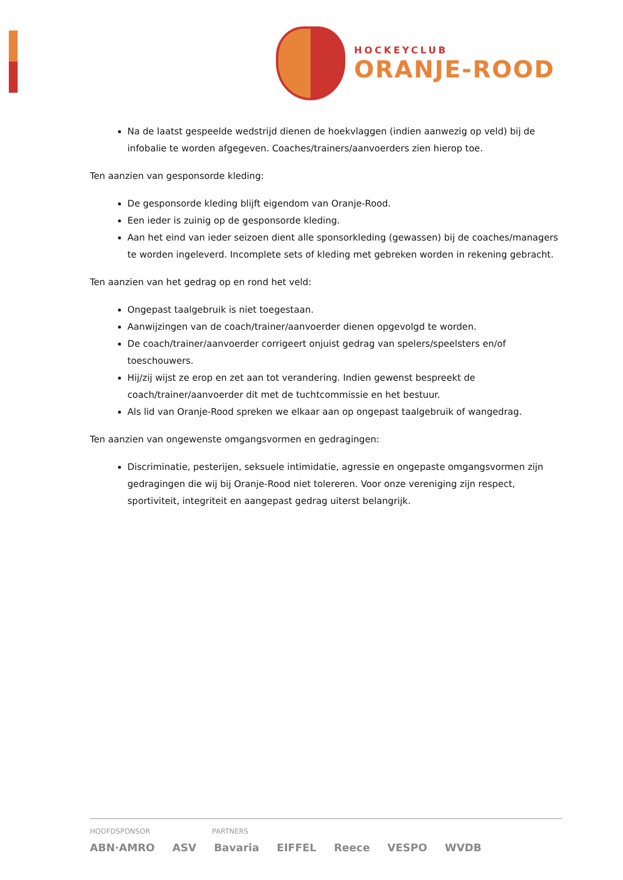HOCKEYCLUB
ORANJE-ROOD
Na de laatst gespeelde wedstrijd dienen de hoekvlaggen (indien aanwezig op veld) bij de infobalie te worden afgegeven. Coaches/trainers/aanvoerders zien hierop toe.
Ten aanzien van gesponsorde kleding:
De gesponsorde kleding blijft eigendom van Oranje-Rood.
Een ieder is zuinig op de gesponsorde kleding.
Aan het eind van ieder seizoen dient alle sponsorkleding (gewassen) bij de coaches/managers te worden ingeleverd. Incomplete sets of kleding met gebreken worden in rekening gebracht.
Ten aanzien van het gedrag op en rond het veld:
Ongepast taalgebruik is niet toegestaan.
Aanwijzingen van de coach/trainer/aanvoerder dienen opgevolgd te worden.
De coach/trainer/aanvoerder corrigeert onjuist gedrag van spelers/speelsters en/of toeschouwers.
Hij/zij wijst ze erop en zet aan tot verandering. Indien gewenst bespreekt de coach/trainer/aanvoerder dit met de tuchtcommissie en het bestuur.
Als lid van Oranje-Rood spreken we elkaar aan op ongepast taalgebruik of wangedrag.
Ten aanzien van ongewenste omgangsvormen en gedragingen:
Discriminatie, pesterijen, seksuele intimidatie, agressie en ongepaste omgangsvormen zijn gedragingen die wij bij Oranje-Rood niet tolereren. Voor onze vereniging zijn respect, sportiviteit, integriteit en aangepast gedrag uiterst belangrijk.
HOOFDSPONSOR PARTNERS
ABN·AMRO ASV Bavaria EIFFEL Reece VESPO WVDB